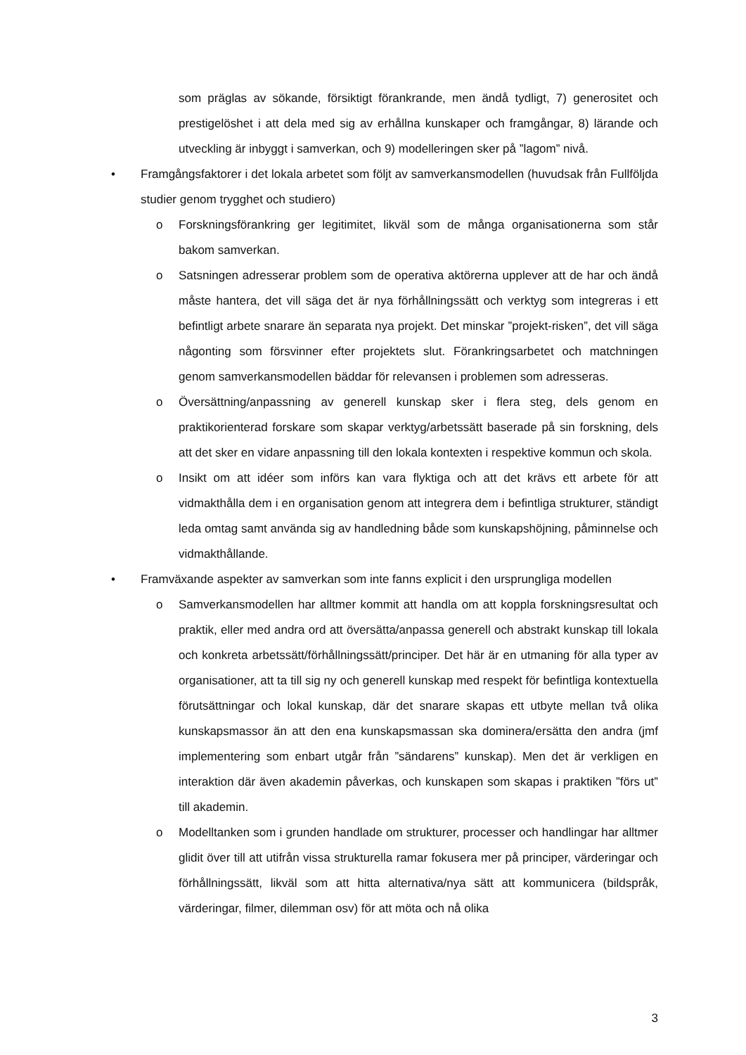som präglas av sökande, försiktigt förankrande, men ändå tydligt, 7) generositet och prestigelöshet i att dela med sig av erhållna kunskaper och framgångar, 8) lärande och utveckling är inbyggt i samverkan, och 9) modelleringen sker på ”lagom” nivå.
• Framgångsfaktorer i det lokala arbetet som följt av samverkansmodellen (huvudsak från Fullföljda studier genom trygghet och studiero)
o Forskningsförankring ger legitimitet, likväl som de många organisationerna som står bakom samverkan.
o Satsningen adresserar problem som de operativa aktörerna upplever att de har och ändå måste hantera, det vill säga det är nya förhållningssätt och verktyg som integreras i ett befintligt arbete snarare än separata nya projekt. Det minskar ”projekt-risken”, det vill säga någonting som försvinner efter projektets slut. Förankringsarbetet och matchningen genom samverkansmodellen bäddar för relevansen i problemen som adresseras.
o Översättning/anpassning av generell kunskap sker i flera steg, dels genom en praktikorienterad forskare som skapar verktyg/arbetssätt baserade på sin forskning, dels att det sker en vidare anpassning till den lokala kontexten i respektive kommun och skola.
o Insikt om att idéer som införs kan vara flyktiga och att det krävs ett arbete för att vidmakthålla dem i en organisation genom att integrera dem i befintliga strukturer, ständigt leda omtag samt använda sig av handledning både som kunskapshöjning, påminnelse och vidmakthållande.
• Framväxande aspekter av samverkan som inte fanns explicit i den ursprungliga modellen
o Samverkansmodellen har alltmer kommit att handla om att koppla forskningsresultat och praktik, eller med andra ord att översätta/anpassa generell och abstrakt kunskap till lokala och konkreta arbetssätt/förhållningssätt/principer. Det här är en utmaning för alla typer av organisationer, att ta till sig ny och generell kunskap med respekt för befintliga kontextuella förutsättningar och lokal kunskap, där det snarare skapas ett utbyte mellan två olika kunskapsmassor än att den ena kunskapsmassan ska dominera/ersätta den andra (jmf implementering som enbart utgår från ”sändarens” kunskap). Men det är verkligen en interaktion där även akademin påverkas, och kunskapen som skapas i praktiken ”förs ut” till akademin.
o Modelltanken som i grunden handlade om strukturer, processer och handlingar har alltmer glidit över till att utifrån vissa strukturella ramar fokusera mer på principer, värderingar och förhållningssätt, likväl som att hitta alternativa/nya sätt att kommunicera (bildspråk, värderingar, filmer, dilemman osv) för att möta och nå olika
3